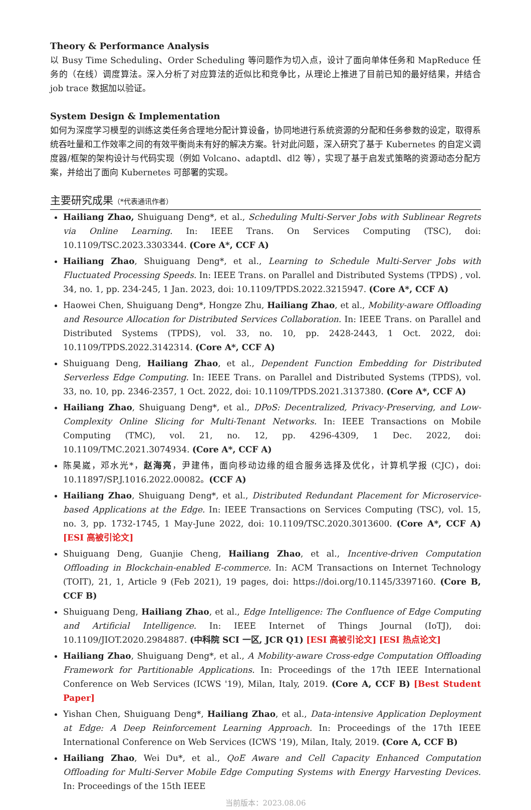Theory & Performance Analysis
以 Busy Time Scheduling、Order Scheduling 等问题作为切入点，设计了面向单体任务和 MapReduce 任务的（在线）调度算法。深入分析了对应算法的近似比和竞争比，从理论上推进了目前已知的最好结果，并结合 job trace 数据加以验证。
System Design & Implementation
如何为深度学习模型的训练这类任务合理地分配计算设备，协同地进行系统资源的分配和任务参数的设定，取得系统吞吐量和工作效率之间的有效平衡尚未有好的解决方案。针对此问题，深入研究了基于 Kubernetes 的自定义调度器/框架的架构设计与代码实现（例如 Volcano、adaptdl、dl2 等），实现了基于启发式策略的资源动态分配方案，并给出了面向 Kubernetes 可部署的实现。
主要研究成果（*代表通讯作者）
Hailiang Zhao, Shuiguang Deng*, et al., Scheduling Multi-Server Jobs with Sublinear Regrets via Online Learning. In: IEEE Trans. On Services Computing (TSC), doi: 10.1109/TSC.2023.3303344. (Core A*, CCF A)
Hailiang Zhao, Shuiguang Deng*, et al., Learning to Schedule Multi-Server Jobs with Fluctuated Processing Speeds. In: IEEE Trans. on Parallel and Distributed Systems (TPDS) , vol. 34, no. 1, pp. 234-245, 1 Jan. 2023, doi: 10.1109/TPDS.2022.3215947. (Core A*, CCF A)
Haowei Chen, Shuiguang Deng*, Hongze Zhu, Hailiang Zhao, et al., Mobility-aware Offloading and Resource Allocation for Distributed Services Collaboration. In: IEEE Trans. on Parallel and Distributed Systems (TPDS), vol. 33, no. 10, pp. 2428-2443, 1 Oct. 2022, doi: 10.1109/TPDS.2022.3142314. (Core A*, CCF A)
Shuiguang Deng, Hailiang Zhao, et al., Dependent Function Embedding for Distributed Serverless Edge Computing. In: IEEE Trans. on Parallel and Distributed Systems (TPDS), vol. 33, no. 10, pp. 2346-2357, 1 Oct. 2022, doi: 10.1109/TPDS.2021.3137380. (Core A*, CCF A)
Hailiang Zhao, Shuiguang Deng*, et al., DPoS: Decentralized, Privacy-Preserving, and Low-Complexity Online Slicing for Multi-Tenant Networks. In: IEEE Transactions on Mobile Computing (TMC), vol. 21, no. 12, pp. 4296-4309, 1 Dec. 2022, doi: 10.1109/TMC.2021.3074934. (Core A*, CCF A)
陈昊崴，邓水光*，赵海亮，尹建伟，面向移动边缘的组合服务选择及优化，计算机学报 (CJC)，doi: 10.11897/SP.J.1016.2022.00082。(CCF A)
Hailiang Zhao, Shuiguang Deng*, et al., Distributed Redundant Placement for Microservice-based Applications at the Edge. In: IEEE Transactions on Services Computing (TSC), vol. 15, no. 3, pp. 1732-1745, 1 May-June 2022, doi: 10.1109/TSC.2020.3013600. (Core A*, CCF A) [ESI 高被引论文]
Shuiguang Deng, Guanjie Cheng, Hailiang Zhao, et al., Incentive-driven Computation Offloading in Blockchain-enabled E-commerce. In: ACM Transactions on Internet Technology (TOIT), 21, 1, Article 9 (Feb 2021), 19 pages, doi: https://doi.org/10.1145/3397160. (Core B, CCF B)
Shuiguang Deng, Hailiang Zhao, et al., Edge Intelligence: The Confluence of Edge Computing and Artificial Intelligence. In: IEEE Internet of Things Journal (IoTJ), doi: 10.1109/JIOT.2020.2984887. (中科院 SCI 一区, JCR Q1) [ESI 高被引论文] [ESI 热点论文]
Hailiang Zhao, Shuiguang Deng*, et al., A Mobility-aware Cross-edge Computation Offloading Framework for Partitionable Applications. In: Proceedings of the 17th IEEE International Conference on Web Services (ICWS '19), Milan, Italy, 2019. (Core A, CCF B) [Best Student Paper]
Yishan Chen, Shuiguang Deng*, Hailiang Zhao, et al., Data-intensive Application Deployment at Edge: A Deep Reinforcement Learning Approach. In: Proceedings of the 17th IEEE International Conference on Web Services (ICWS '19), Milan, Italy, 2019. (Core A, CCF B)
Hailiang Zhao, Wei Du*, et al., QoE Aware and Cell Capacity Enhanced Computation Offloading for Multi-Server Mobile Edge Computing Systems with Energy Harvesting Devices. In: Proceedings of the 15th IEEE
当前版本：2023.08.06